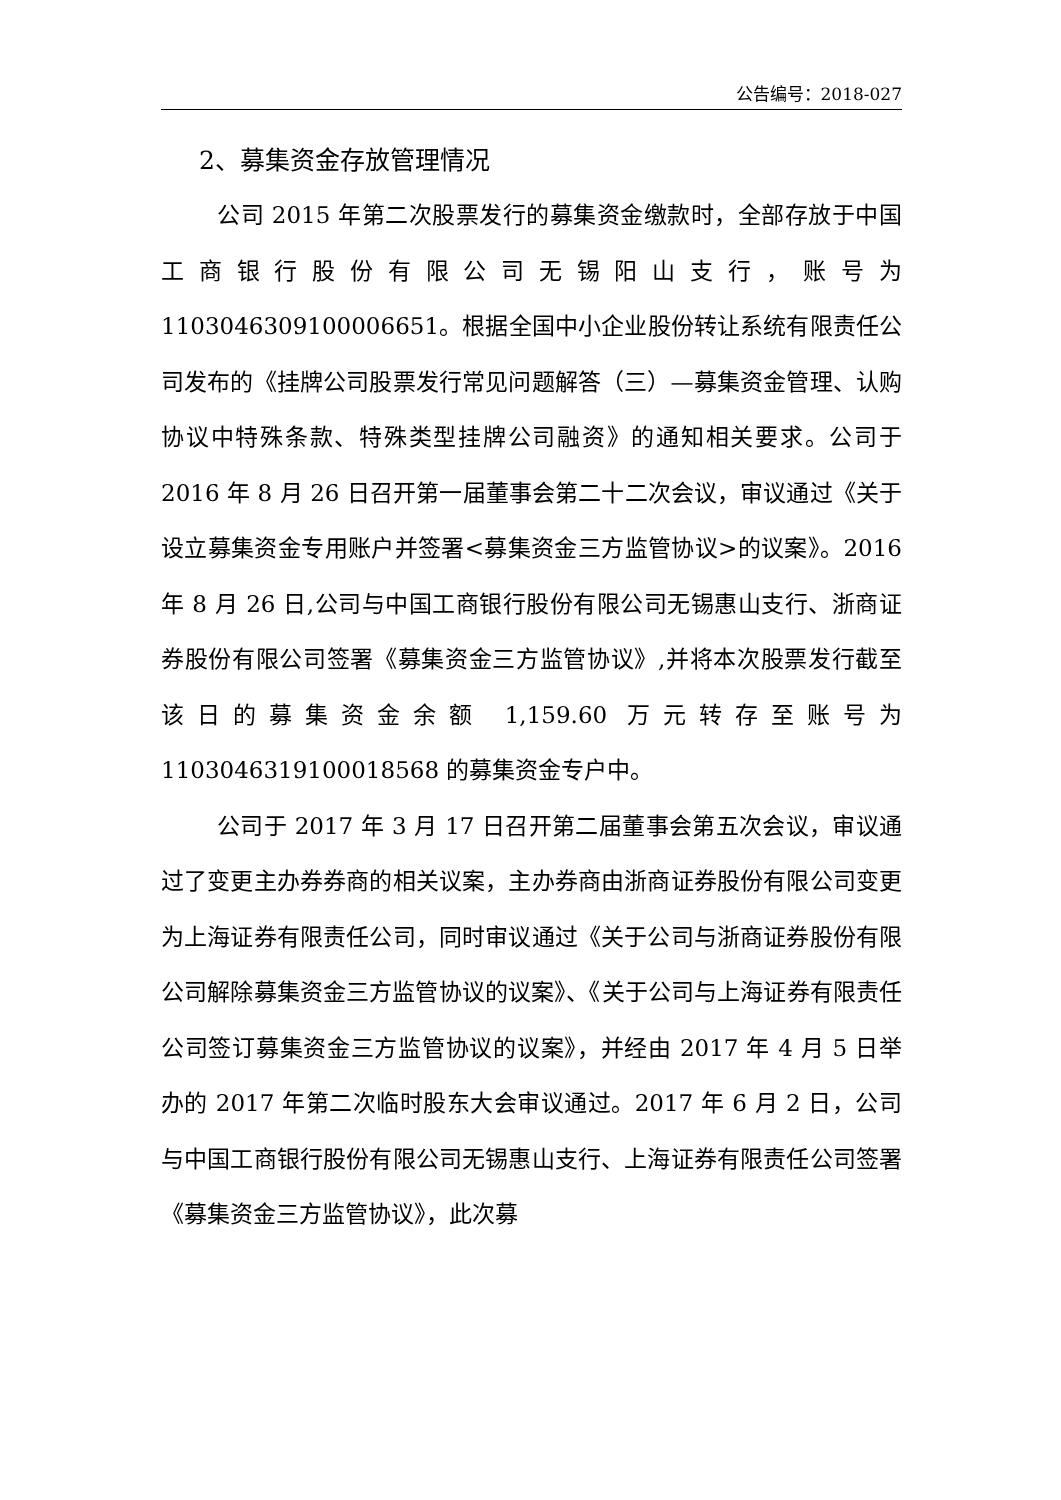公告编号：2018-027
2、募集资金存放管理情况
公司 2015 年第二次股票发行的募集资金缴款时，全部存放于中国工商银行股份有限公司无锡阳山支行，账号为1103046309100006651。根据全国中小企业股份转让系统有限责任公司发布的《挂牌公司股票发行常见问题解答（三）—募集资金管理、认购协议中特殊条款、特殊类型挂牌公司融资》的通知相关要求。公司于 2016 年 8 月 26 日召开第一届董事会第二十二次会议，审议通过《关于设立募集资金专用账户并签署<募集资金三方监管协议>的议案》。2016 年 8 月 26 日,公司与中国工商银行股份有限公司无锡惠山支行、浙商证券股份有限公司签署《募集资金三方监管协议》,并将本次股票发行截至该日的募集资金余额 1,159.60 万元转存至账号为 1103046319100018568 的募集资金专户中。
公司于 2017 年 3 月 17 日召开第二届董事会第五次会议，审议通过了变更主办券券商的相关议案，主办券商由浙商证券股份有限公司变更为上海证券有限责任公司，同时审议通过《关于公司与浙商证券股份有限公司解除募集资金三方监管协议的议案》、《关于公司与上海证券有限责任公司签订募集资金三方监管协议的议案》，并经由 2017 年 4 月 5 日举办的 2017 年第二次临时股东大会审议通过。2017 年 6 月 2 日，公司与中国工商银行股份有限公司无锡惠山支行、上海证券有限责任公司签署《募集资金三方监管协议》，此次募